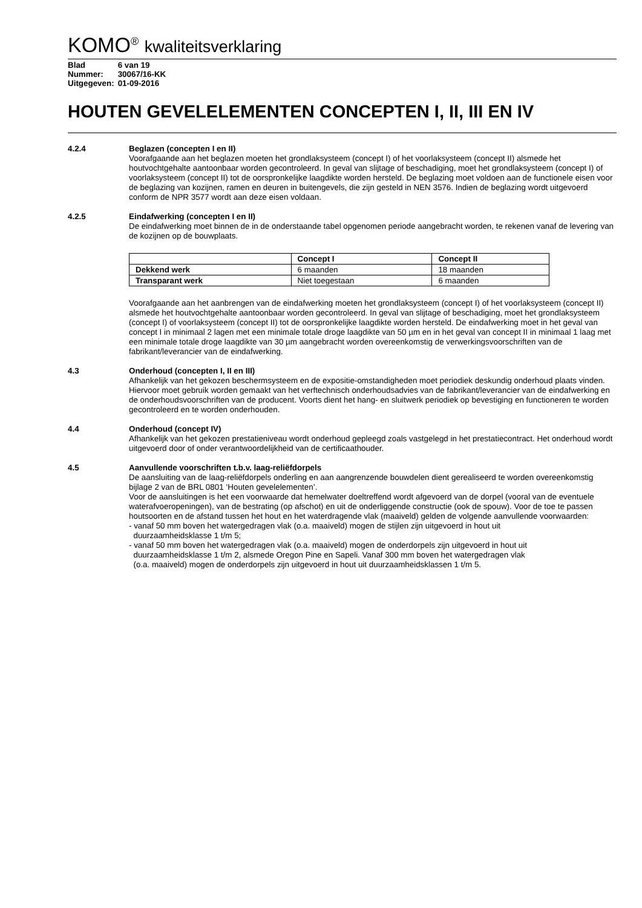KOMO<sup>®</sup> kwaliteitsverklaring
| Blad | 6 van 19 |
| Nummer: | 30067/16-KK |
| Uitgegeven: | 01-09-2016 |
HOUTEN GEVELELEMENTEN CONCEPTEN I, II, III EN IV
4.2.4 Beglazen (concepten I en II)
Voorafgaande aan het beglazen moeten het grondlaksysteem (concept I) of het voorlaksysteem (concept II) alsmede het houtvochtgehalte aantoonbaar worden gecontroleerd. In geval van slijtage of beschadiging, moet het grondlaksysteem (concept I) of voorlaksysteem (concept II) tot de oorspronkelijke laagdikte worden hersteld. De beglazing moet voldoen aan de functionele eisen voor de beglazing van kozijnen, ramen en deuren in buitengevels, die zijn gesteld in NEN 3576. Indien de beglazing wordt uitgevoerd conform de NPR 3577 wordt aan deze eisen voldaan.
4.2.5 Eindafwerking (concepten I en II)
De eindafwerking moet binnen de in de onderstaande tabel opgenomen periode aangebracht worden, te rekenen vanaf de levering van de kozijnen op de bouwplaats.
| | Concept I | Concept II |
| --- | --- | --- |
| Dekkend werk | 6 maanden | 18 maanden |
| Transparant werk | Niet toegestaan | 6 maanden |
Voorafgaande aan het aanbrengen van de eindafwerking moeten het grondlaksysteem (concept I) of het voorlaksysteem (concept II) alsmede het houtvochtgehalte aantoonbaar worden gecontroleerd. In geval van slijtage of beschadiging, moet het grondlaksysteem (concept I) of voorlaksysteem (concept II) tot de oorspronkelijke laagdikte worden hersteld. De eindafwerking moet in het geval van concept I in minimaal 2 lagen met een minimale totale droge laagdikte van 50 µm en in het geval van concept II in minimaal 1 laag met een minimale totale droge laagdikte van 30 µm aangebracht worden overeenkomstig de verwerkingsvoorschriften van de fabrikant/leverancier van de eindafwerking.
4.3 Onderhoud (concepten I, II en III)
Afhankelijk van het gekozen beschermsysteem en de expositie-omstandigheden moet periodiek deskundig onderhoud plaats vinden. Hiervoor moet gebruik worden gemaakt van het verftechnisch onderhoudsadvies van de fabrikant/leverancier van de eindafwerking en de onderhoudsvoorschriften van de producent. Voorts dient het hang- en sluitwerk periodiek op bevestiging en functioneren te worden gecontroleerd en te worden onderhouden.
4.4 Onderhoud (concept IV)
Afhankelijk van het gekozen prestatieniveau wordt onderhoud gepleegd zoals vastgelegd in het prestatiecontract. Het onderhoud wordt uitgevoerd door of onder verantwoordelijkheid van de certificaathouder.
4.5 Aanvullende voorschriften t.b.v. laag-reliëfdorpels
De aansluiting van de laag-reliëfdorpels onderling en aan aangrenzende bouwdelen dient gerealiseerd te worden overeenkomstig bijlage 2 van de BRL 0801 ‘Houten gevelelementen’.
Voor de aansluitingen is het een voorwaarde dat hemelwater doeltreffend wordt afgevoerd van de dorpel (vooral van de eventuele waterafvoeropeningen), van de bestrating (op afschot) en uit de onderliggende constructie (ook de spouw). Voor de toe te passen houtsoorten en de afstand tussen het hout en het waterdragende vlak (maaiveld) gelden de volgende aanvullende voorwaarden:
- vanaf 50 mm boven het watergedragen vlak (o.a. maaiveld) mogen de stijlen zijn uitgevoerd in hout uit
duurzaamheidsklasse 1 t/m 5;
- vanaf 50 mm boven het watergedragen vlak (o.a. maaiveld) mogen de onderdorpels zijn uitgevoerd in hout uit
duurzaamheidsklasse 1 t/m 2, alsmede Oregon Pine en Sapeli. Vanaf 300 mm boven het watergedragen vlak
(o.a. maaiveld) mogen de onderdorpels zijn uitgevoerd in hout uit duurzaamheidsklassen 1 t/m 5.